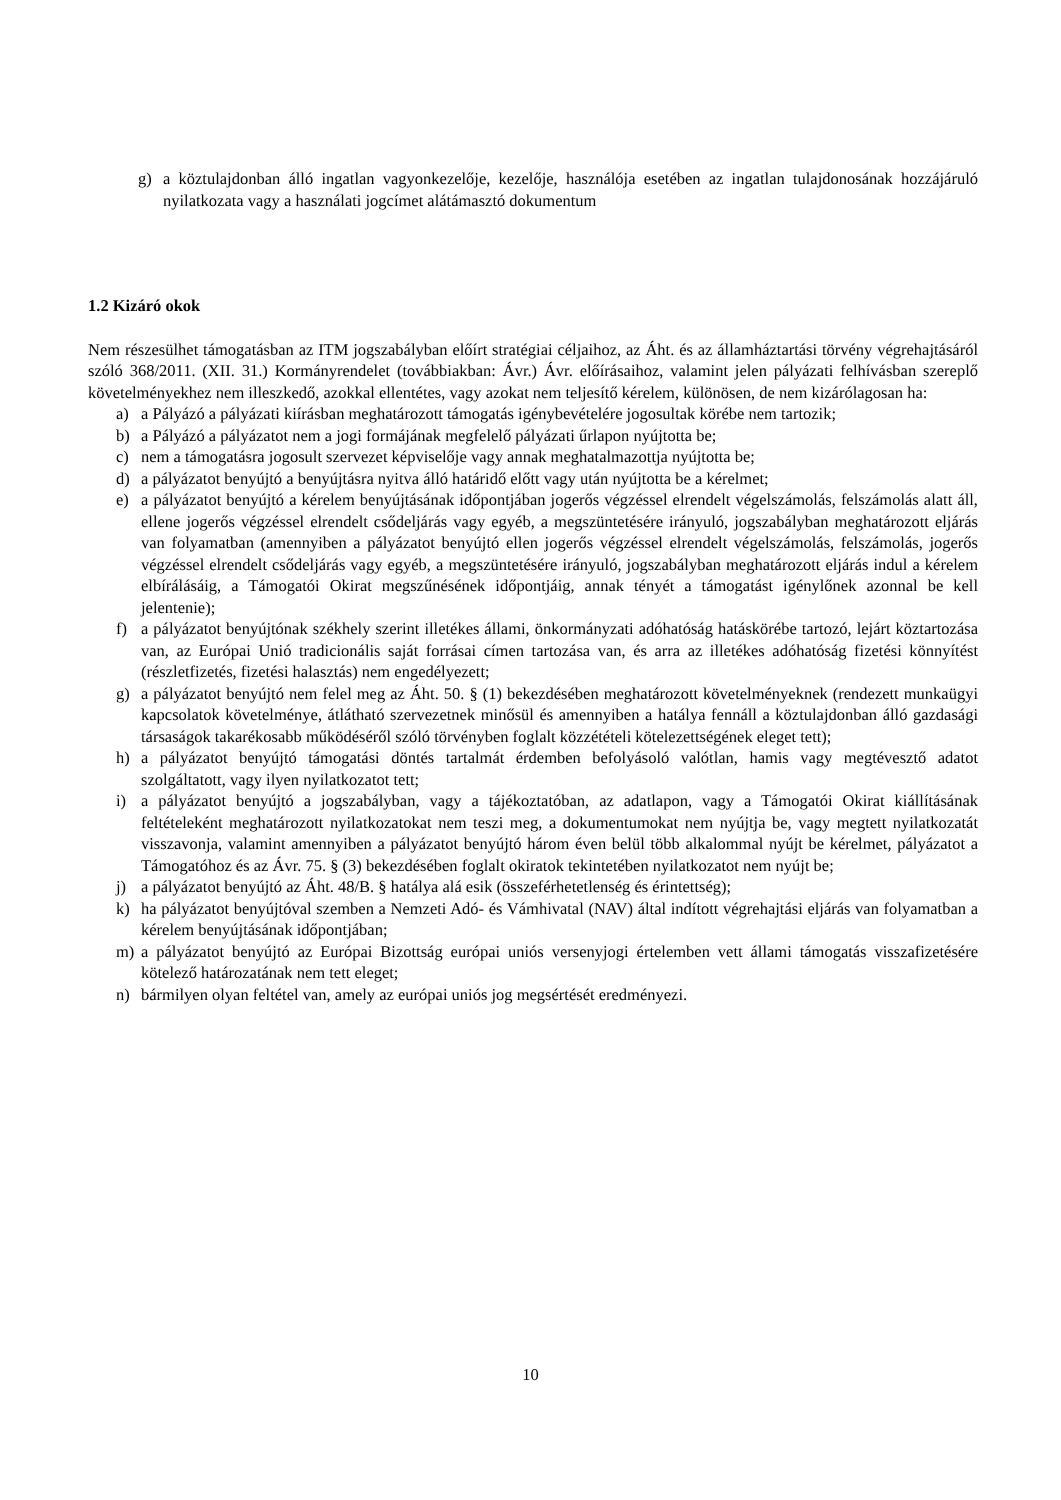g) a köztulajdonban álló ingatlan vagyonkezelője, kezelője, használója esetében az ingatlan tulajdonosának hozzájáruló nyilatkozata vagy a használati jogcímet alátámasztó dokumentum
1.2 Kizáró okok
Nem részesülhet támogatásban az ITM jogszabályban előírt stratégiai céljaihoz, az Áht. és az államháztartási törvény végrehajtásáról szóló 368/2011. (XII. 31.) Kormányrendelet (továbbiakban: Ávr.) Ávr. előírásaihoz, valamint jelen pályázati felhívásban szereplő követelményekhez nem illeszkedő, azokkal ellentétes, vagy azokat nem teljesítő kérelem, különösen, de nem kizárólagosan ha:
a) a Pályázó a pályázati kiírásban meghatározott támogatás igénybevételére jogosultak körébe nem tartozik;
b) a Pályázó a pályázatot nem a jogi formájának megfelelő pályázati űrlapon nyújtotta be;
c) nem a támogatásra jogosult szervezet képviselője vagy annak meghatalmazottja nyújtotta be;
d) a pályázatot benyújtó a benyújtásra nyitva álló határidő előtt vagy után nyújtotta be a kérelmet;
e) a pályázatot benyújtó a kérelem benyújtásának időpontjában jogerős végzéssel elrendelt végelszámolás, felszámolás alatt áll, ellene jogerős végzéssel elrendelt csődeljárás vagy egyéb, a megszüntetésére irányuló, jogszabályban meghatározott eljárás van folyamatban (amennyiben a pályázatot benyújtó ellen jogerős végzéssel elrendelt végelszámolás, felszámolás, jogerős végzéssel elrendelt csődeljárás vagy egyéb, a megszüntetésére irányuló, jogszabályban meghatározott eljárás indul a kérelem elbírálásáig, a Támogatói Okirat megszűnésének időpontjáig, annak tényét a támogatást igénylőnek azonnal be kell jelentenie);
f) a pályázatot benyújtónak székhely szerint illetékes állami, önkormányzati adóhatóság hatáskörébe tartozó, lejárt köztartozása van, az Európai Unió tradicionális saját forrásai címen tartozása van, és arra az illetékes adóhatóság fizetési könnyítést (részletfizetés, fizetési halasztás) nem engedélyezett;
g) a pályázatot benyújtó nem felel meg az Áht. 50. § (1) bekezdésében meghatározott követelményeknek (rendezett munkaügyi kapcsolatok követelménye, átlátható szervezetnek minősül és amennyiben a hatálya fennáll a köztulajdonban álló gazdasági társaságok takarékosabb működéséről szóló törvényben foglalt közzétételi kötelezettségének eleget tett);
h) a pályázatot benyújtó támogatási döntés tartalmát érdemben befolyásoló valótlan, hamis vagy megtévesztő adatot szolgáltatott, vagy ilyen nyilatkozatot tett;
i) a pályázatot benyújtó a jogszabályban, vagy a tájékoztatóban, az adatlapon, vagy a Támogatói Okirat kiállításának feltételeként meghatározott nyilatkozatokat nem teszi meg, a dokumentumokat nem nyújtja be, vagy megtett nyilatkozatát visszavonja, valamint amennyiben a pályázatot benyújtó három éven belül több alkalommal nyújt be kérelmet, pályázatot a Támogatóhoz és az Ávr. 75. § (3) bekezdésében foglalt okiratok tekintetében nyilatkozatot nem nyújt be;
j) a pályázatot benyújtó az Áht. 48/B. § hatálya alá esik (összeférhetetlenség és érintettség);
k) ha pályázatot benyújtóval szemben a Nemzeti Adó- és Vámhivatal (NAV) által indított végrehajtási eljárás van folyamatban a kérelem benyújtásának időpontjában;
m) a pályázatot benyújtó az Európai Bizottság európai uniós versenyjogi értelemben vett állami támogatás visszafizetésére kötelező határozatának nem tett eleget;
n) bármilyen olyan feltétel van, amely az európai uniós jog megsértését eredményezi.
10